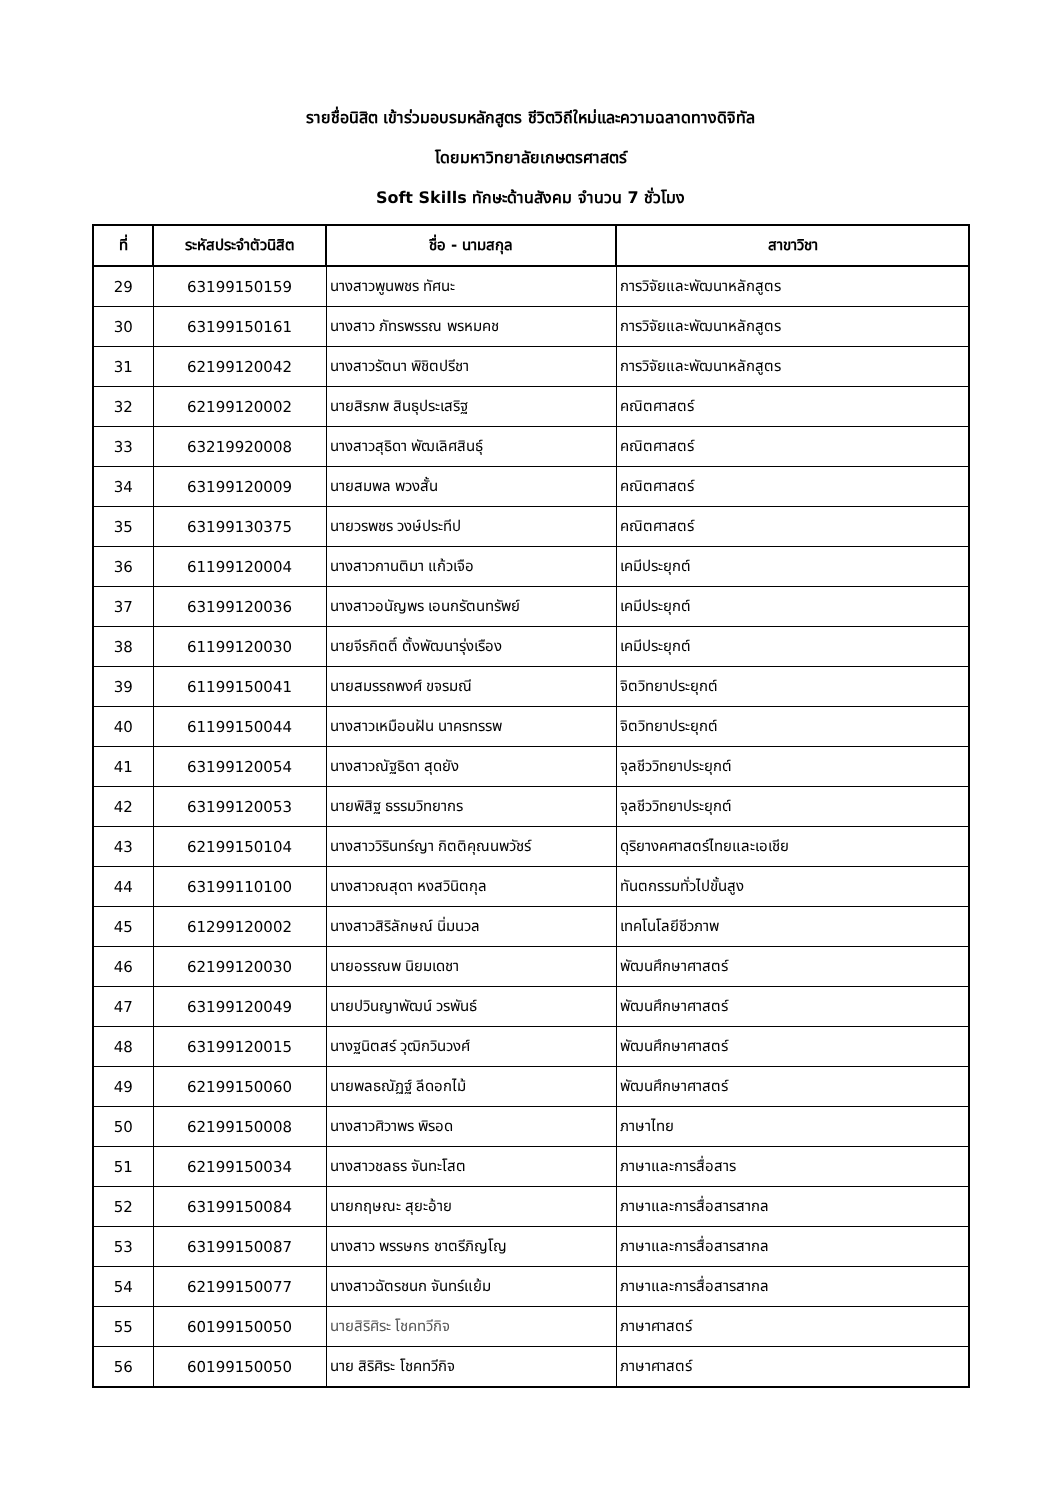รายชื่อนิสิต เข้าร่วมอบรมหลักสูตร ชีวิตวิถีใหม่และความฉลาดทางดิจิทัล
โดยมหาวิทยาลัยเกษตรศาสตร์
Soft Skills ทักษะด้านสังคม จำนวน 7 ชั่วโมง
| ที่ | ระหัสประจำตัวนิสิต | ชื่อ - นามสกุล | สาขาวิชา |
| --- | --- | --- | --- |
| 29 | 63199150159 | นางสาวพูนพชร ทัศนะ | การวิจัยและพัฒนาหลักสูตร |
| 30 | 63199150161 | นางสาว ภัทรพรรณ พรหมคช | การวิจัยและพัฒนาหลักสูตร |
| 31 | 62199120042 | นางสาวรัตนา พิชิตปรีชา | การวิจัยและพัฒนาหลักสูตร |
| 32 | 62199120002 | นายสิรภพ สินธุประเสริฐ | คณิตศาสตร์ |
| 33 | 63219920008 | นางสาวสุธิดา พัฒเลิศสินธุ์ | คณิตศาสตร์ |
| 34 | 63199120009 | นายสมพล พวงสั้น | คณิตศาสตร์ |
| 35 | 63199130375 | นายวรพชร วงษ์ประทีป | คณิตศาสตร์ |
| 36 | 61199120004 | นางสาวกานติมา แก้วเจือ | เคมีประยุกต์ |
| 37 | 63199120036 | นางสาวอนัญพร เอนกรัตนทรัพย์ | เคมีประยุกต์ |
| 38 | 61199120030 | นายจีรกิตติ์ ตั้งพัฒนารุ่งเรือง | เคมีประยุกต์ |
| 39 | 61199150041 | นายสมรรถพงศ์ ขจรมณี | จิตวิทยาประยุกต์ |
| 40 | 61199150044 | นางสาวเหมือนฝัน นาครทรรพ | จิตวิทยาประยุกต์ |
| 41 | 63199120054 | นางสาวณัฐธิดา สุดยัง | จุลชีววิทยาประยุกต์ |
| 42 | 63199120053 | นายพิสิฐ ธรรมวิทยากร | จุลชีววิทยาประยุกต์ |
| 43 | 62199150104 | นางสาววิรินทร์ญา กิตติคุณนพวัชร์ | ดุริยางคศาสตร์ไทยและเอเชีย |
| 44 | 63199110100 | นางสาวณสุดา หงสวินิตกุล | ทันตกรรมทั่วไปขั้นสูง |
| 45 | 61299120002 | นางสาวสิริลักษณ์ นิ่มนวล | เทคโนโลยีชีวภาพ |
| 46 | 62199120030 | นายอรรณพ นิยมเดชา | พัฒนศึกษาศาสตร์ |
| 47 | 63199120049 | นายปวินญาพัฒน์ วรพันธ์ | พัฒนศึกษาศาสตร์ |
| 48 | 63199120015 | นางฐนิตสร์ วุฒิกวินวงศ์ | พัฒนศึกษาศาสตร์ |
| 49 | 62199150060 | นายพลธณัฏฐ์ ลีดอกไม้ | พัฒนศึกษาศาสตร์ |
| 50 | 62199150008 | นางสาวศิวาพร พิรอด | ภาษาไทย |
| 51 | 62199150034 | นางสาวชลธร จันทะโสต | ภาษาและการสื่อสาร |
| 52 | 63199150084 | นายกฤษณะ สุยะอ้าย | ภาษาและการสื่อสารสากล |
| 53 | 63199150087 | นางสาว พรรษกร ชาตรีภิญโญ | ภาษาและการสื่อสารสากล |
| 54 | 62199150077 | นางสาวฉัตรชนก จันทร์แย้ม | ภาษาและการสื่อสารสากล |
| 55 | 60199150050 | นายสิริศิระ โชคทวีกิจ | ภาษาศาสตร์ |
| 56 | 60199150050 | นาย สิริศิระ โชคทวีกิจ | ภาษาศาสตร์ |